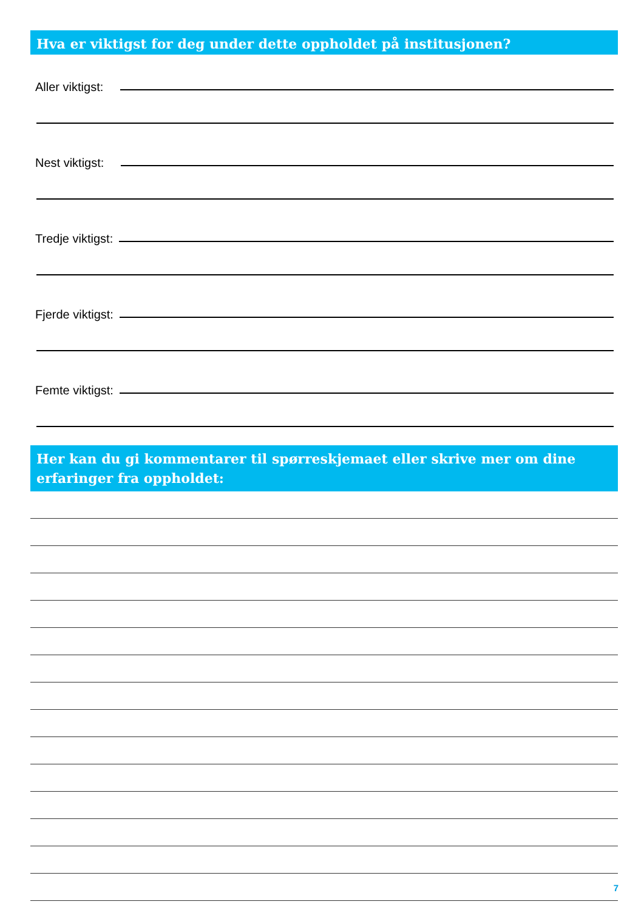Hva er viktigst for deg under dette oppholdet på institusjonen?
Aller viktigst:
Nest viktigst:
Tredje viktigst:
Fjerde viktigst:
Femte viktigst:
Her kan du gi kommentarer til spørreskjemaet eller skrive mer om dine erfaringer fra oppholdet:
7